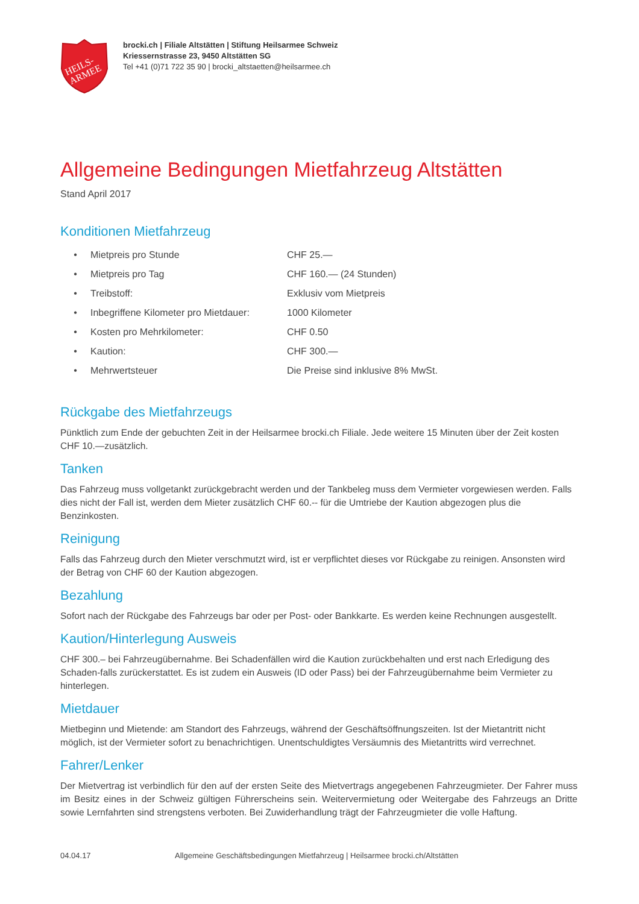HEILS-
ARMEE
brocki.ch | Filiale Altstätten | Stiftung Heilsarmee Schweiz
Kriessernstrasse 23, 9450 Altstätten SG
Tel +41 (0)71 722 35 90 | brocki_altstaetten@heilsarmee.ch
Allgemeine Bedingungen Mietfahrzeug Altstätten
Stand April 2017
Konditionen Mietfahrzeug
| • | Mietpreis pro Stunde | CHF 25.— |
| • | Mietpreis pro Tag | CHF 160.— (24 Stunden) |
| • | Treibstoff: | Exklusiv vom Mietpreis |
| • | Inbegriffene Kilometer pro Mietdauer: | 1000 Kilometer |
| • | Kosten pro Mehrkilometer: | CHF 0.50 |
| • | Kaution: | CHF 300.— |
| • | Mehrwertsteuer | Die Preise sind inklusive 8% MwSt. |
Rückgabe des Mietfahrzeugs
Pünktlich zum Ende der gebuchten Zeit in der Heilsarmee brocki.ch Filiale. Jede weitere 15 Minuten über der Zeit kosten CHF 10.—zusätzlich.
Tanken
Das Fahrzeug muss vollgetankt zurückgebracht werden und der Tankbeleg muss dem Vermieter vorgewiesen werden. Falls dies nicht der Fall ist, werden dem Mieter zusätzlich CHF 60.-- für die Umtriebe der Kaution abgezogen plus die Benzinkosten.
Reinigung
Falls das Fahrzeug durch den Mieter verschmutzt wird, ist er verpflichtet dieses vor Rückgabe zu reinigen. Ansonsten wird der Betrag von CHF 60 der Kaution abgezogen.
Bezahlung
Sofort nach der Rückgabe des Fahrzeugs bar oder per Post- oder Bankkarte. Es werden keine Rechnungen ausgestellt.
Kaution/Hinterlegung Ausweis
CHF 300.– bei Fahrzeugübernahme. Bei Schadenfällen wird die Kaution zurückbehalten und erst nach Erledigung des Schaden-falls zurückerstattet. Es ist zudem ein Ausweis (ID oder Pass) bei der Fahrzeugübernahme beim Vermieter zu hinterlegen.
Mietdauer
Mietbeginn und Mietende: am Standort des Fahrzeugs, während der Geschäftsöffnungszeiten. Ist der Mietantritt nicht möglich, ist der Vermieter sofort zu benachrichtigen. Unentschuldigtes Versäumnis des Mietantritts wird verrechnet.
Fahrer/Lenker
Der Mietvertrag ist verbindlich für den auf der ersten Seite des Mietvertrags angegebenen Fahrzeugmieter. Der Fahrer muss im Besitz eines in der Schweiz gültigen Führerscheins sein. Weitervermietung oder Weitergabe des Fahrzeugs an Dritte sowie Lernfahrten sind strengstens verboten. Bei Zuwiderhandlung trägt der Fahrzeugmieter die volle Haftung.
04.04.17 Allgemeine Geschäftsbedingungen Mietfahrzeug | Heilsarmee brocki.ch/Altstätten